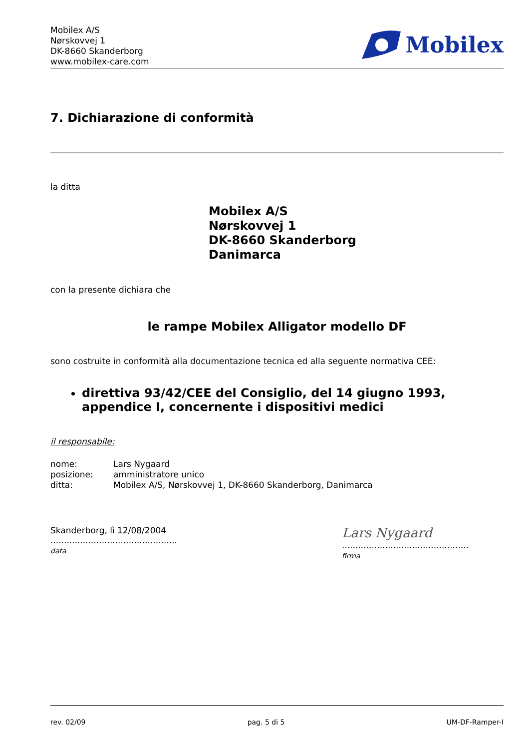Mobilex A/S
Nørskovvej 1
DK-8660 Skanderborg
www.mobilex-care.com
Mobilex
7. Dichiarazione di conformità
la ditta
Mobilex A/S
Nørskovvej 1
DK-8660 Skanderborg
Danimarca
con la presente dichiara che
le rampe Mobilex Alligator modello DF
sono costruite in conformità alla documentazione tecnica ed alla seguente normativa CEE:
direttiva 93/42/CEE del Consiglio, del 14 giugno 1993, appendice I, concernente i dispositivi medici
il responsabile:
| nome: | Lars Nygaard |
| posizione: | amministratore unico |
| ditta: | Mobilex A/S, Nørskovvej 1, DK-8660 Skanderborg, Danimarca |
Skanderborg, lì 12/08/2004
...............................................
data
Lars Nygaard
...............................................
firma
rev. 02/09 pag. 5 di 5 UM-DF-Ramper-I